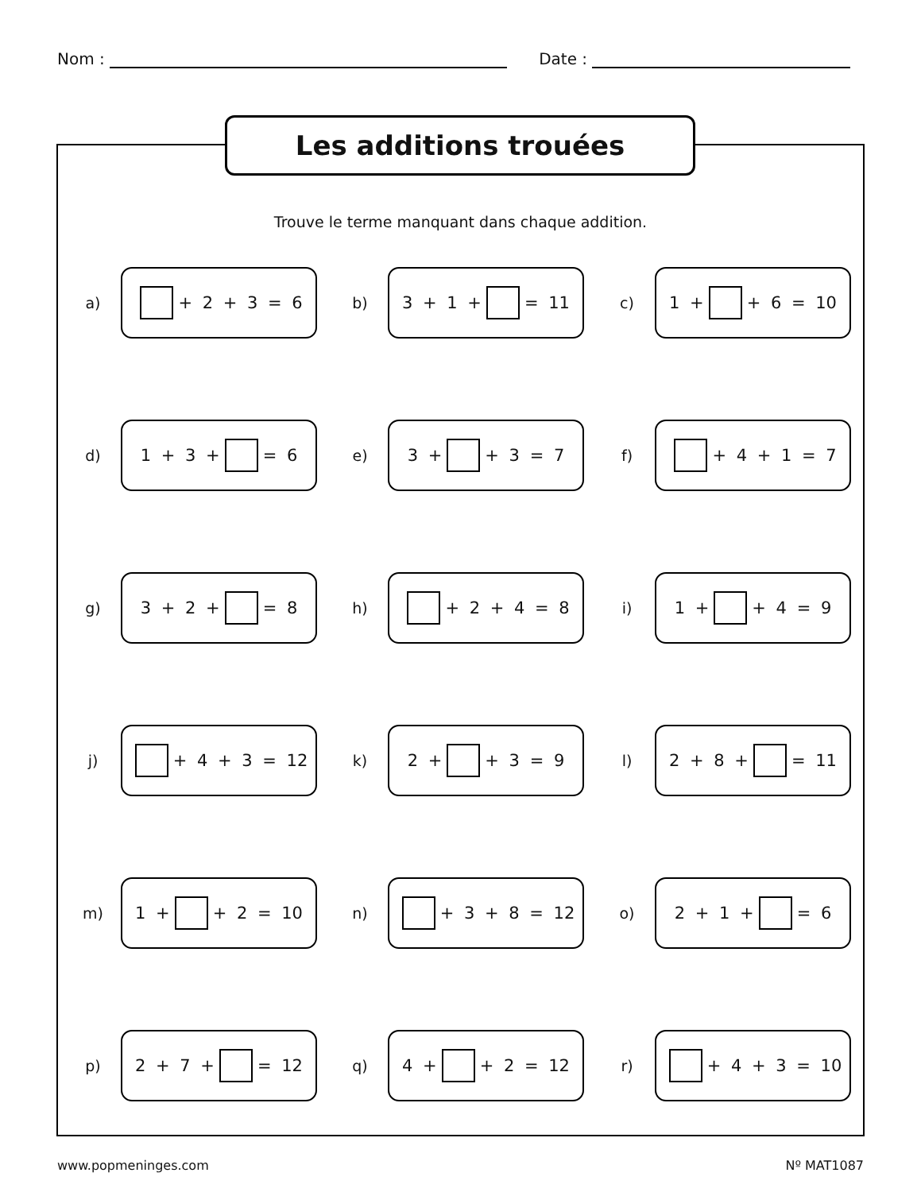Nom : Date :
Les additions trouées
Trouve le terme manquant dans chaque addition.
a)
+ 2 + 3 = 6
b)
3 + 1 + = 11
c)
1 + + 6 = 10
d)
1 + 3 + = 6
e)
3 + + 3 = 7
f)
+ 4 + 1 = 7
g)
3 + 2 + = 8
h)
+ 2 + 4 = 8
i)
1 + + 4 = 9
j)
+ 4 + 3 = 12
k)
2 + + 3 = 9
l)
2 + 8 + = 11
m)
1 + + 2 = 10
n)
+ 3 + 8 = 12
o)
2 + 1 + = 6
p)
2 + 7 + = 12
q)
4 + + 2 = 12
r)
+ 4 + 3 = 10
www.popmeninges.com Nº MAT1087